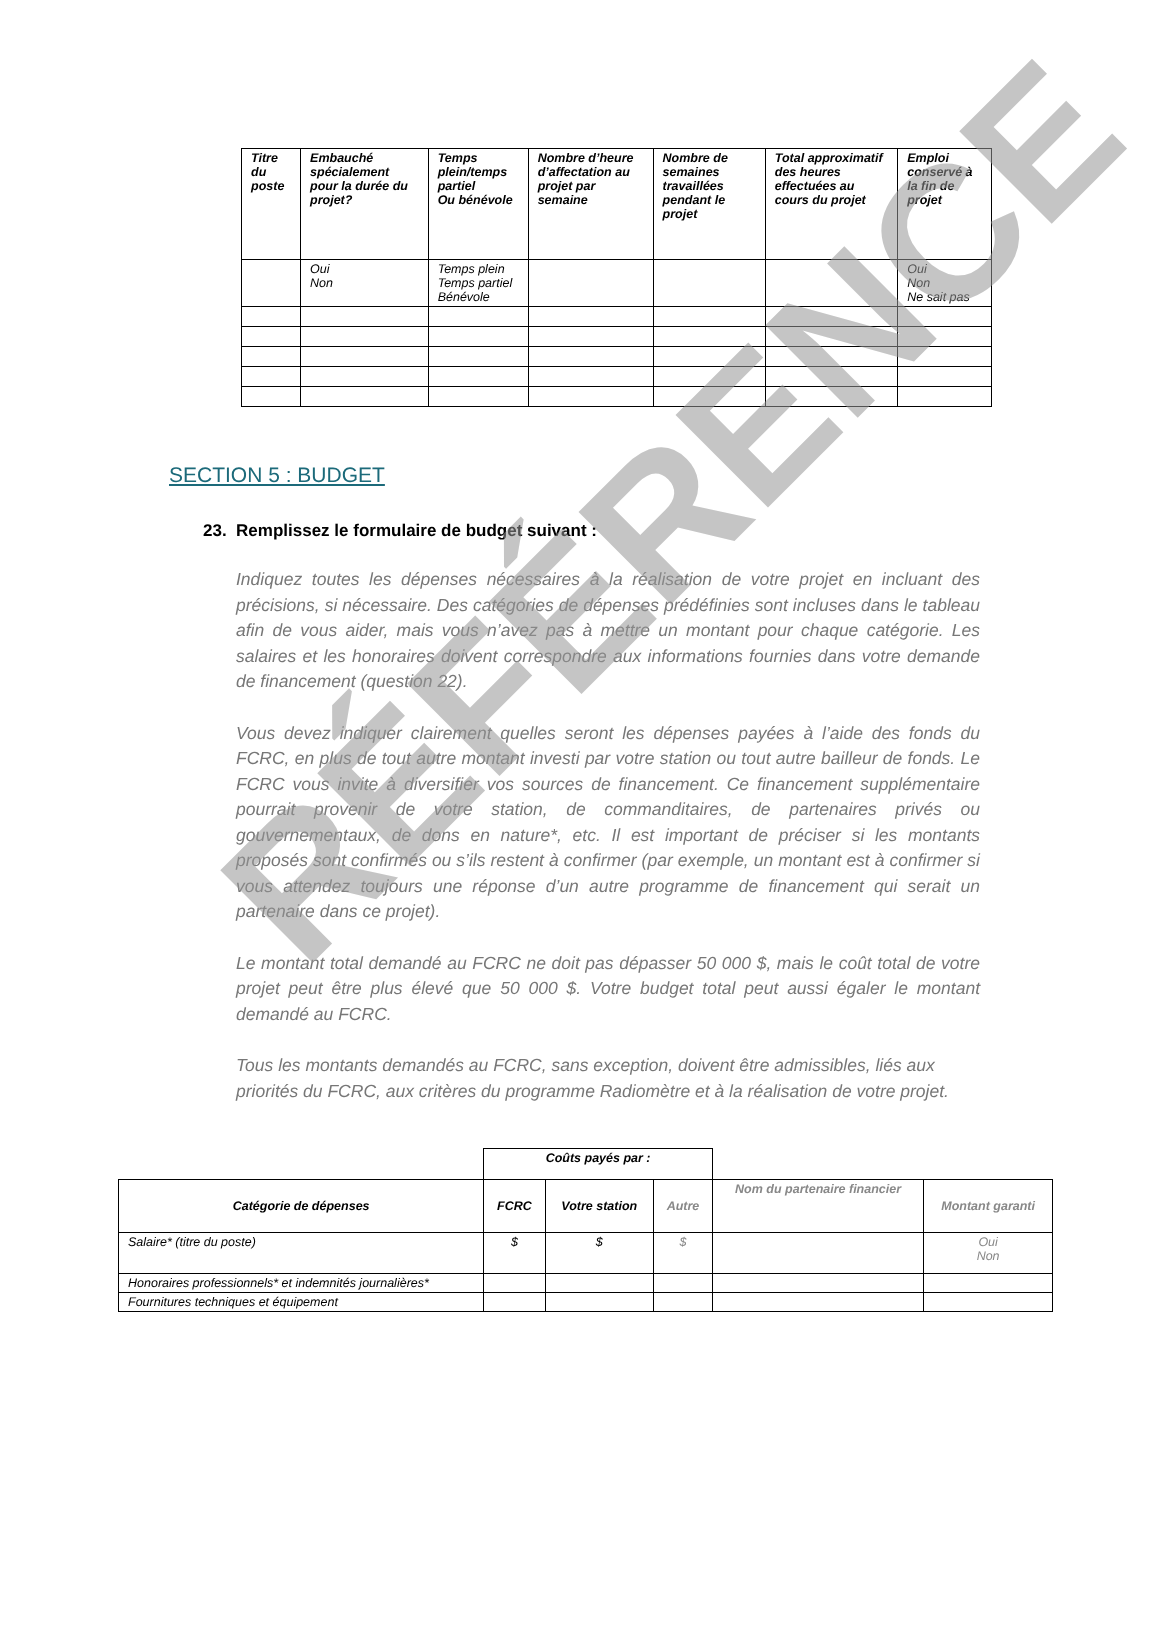RÉFÉRENCE
| Titre du poste | Embauché spécialement pour la durée du projet? | Temps plein/temps partiel Ou bénévole | Nombre d’heure d’affectation au projet par semaine | Nombre de semaines travaillées pendant le projet | Total approximatif des heures effectuées au cours du projet | Emploi conservé à la fin de projet |
| --- | --- | --- | --- | --- | --- | --- |
| | Oui Non | Temps plein Temps partiel Bénévole | | | | Oui Non Ne sait pas |
SECTION 5 : BUDGET
23. Remplissez le formulaire de budget suivant :
Indiquez toutes les dépenses nécessaires à la réalisation de votre projet en incluant des précisions, si nécessaire. Des catégories de dépenses prédéfinies sont incluses dans le tableau afin de vous aider, mais vous n’avez pas à mettre un montant pour chaque catégorie. Les salaires et les honoraires doivent correspondre aux informations fournies dans votre demande de financement (question 22).
Vous devez indiquer clairement quelles seront les dépenses payées à l’aide des fonds du FCRC, en plus de tout autre montant investi par votre station ou tout autre bailleur de fonds. Le FCRC vous invite à diversifier vos sources de financement. Ce financement supplémentaire pourrait provenir de votre station, de commanditaires, de partenaires privés ou gouvernementaux, de dons en nature*, etc. Il est important de préciser si les montants proposés sont confirmés ou s’ils restent à confirmer (par exemple, un montant est à confirmer si vous attendez toujours une réponse d’un autre programme de financement qui serait un partenaire dans ce projet).
Le montant total demandé au FCRC ne doit pas dépasser 50 000 $, mais le coût total de votre projet peut être plus élevé que 50 000 $. Votre budget total peut aussi égaler le montant demandé au FCRC.
Tous les montants demandés au FCRC, sans exception, doivent être admissibles, liés aux priorités du FCRC, aux critères du programme Radiomètre et à la réalisation de votre projet.
| | Coûts payés par : | | | | |
| --- | --- | --- | --- | --- | --- |
| Catégorie de dépenses | FCRC | Votre station | Autre | Nom du partenaire financier | Montant garanti |
| Salaire* (titre du poste) | $ | $ | $ | | Oui Non |
| Honoraires professionnels* et indemnités journalières* | | | | | |
| Fournitures techniques et équipement | | | | | |